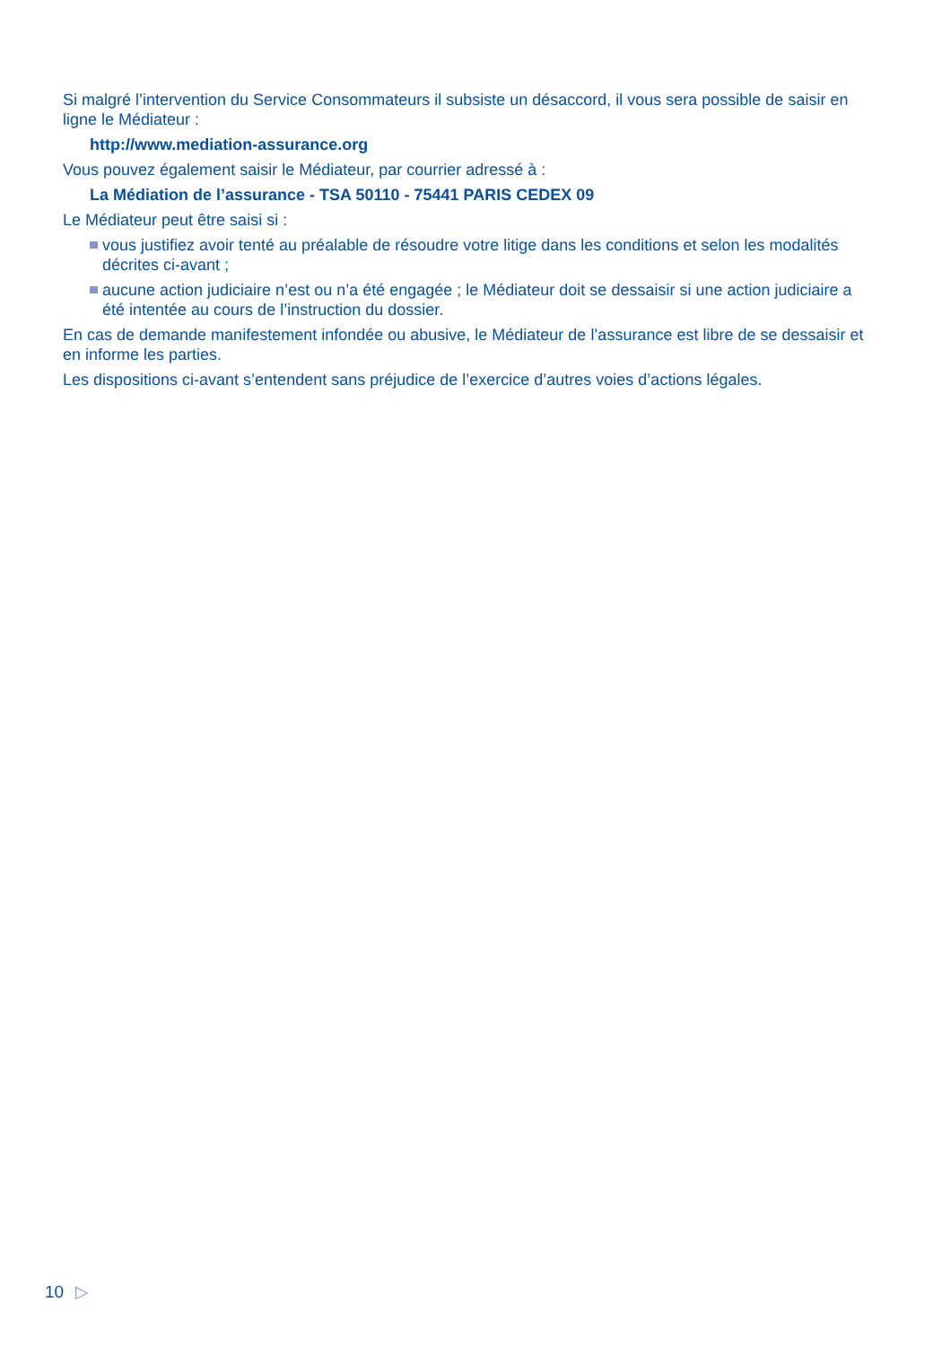Si malgré l’intervention du Service Consommateurs il subsiste un désaccord, il vous sera possible de saisir en ligne le Médiateur :
http://www.mediation-assurance.org
Vous pouvez également saisir le Médiateur, par courrier adressé à :
La Médiation de l’assurance - TSA 50110 - 75441 PARIS CEDEX 09
Le Médiateur peut être saisi si :
vous justifiez avoir tenté au préalable de résoudre votre litige dans les conditions et selon les modalités décrites ci-avant ;
aucune action judiciaire n’est ou n’a été engagée ; le Médiateur doit se dessaisir si une action judiciaire a été intentée au cours de l’instruction du dossier.
En cas de demande manifestement infondée ou abusive, le Médiateur de l’assurance est libre de se dessaisir et en informe les parties.
Les dispositions ci-avant s’entendent sans préjudice de l’exercice d’autres voies d’actions légales.
10 ▷